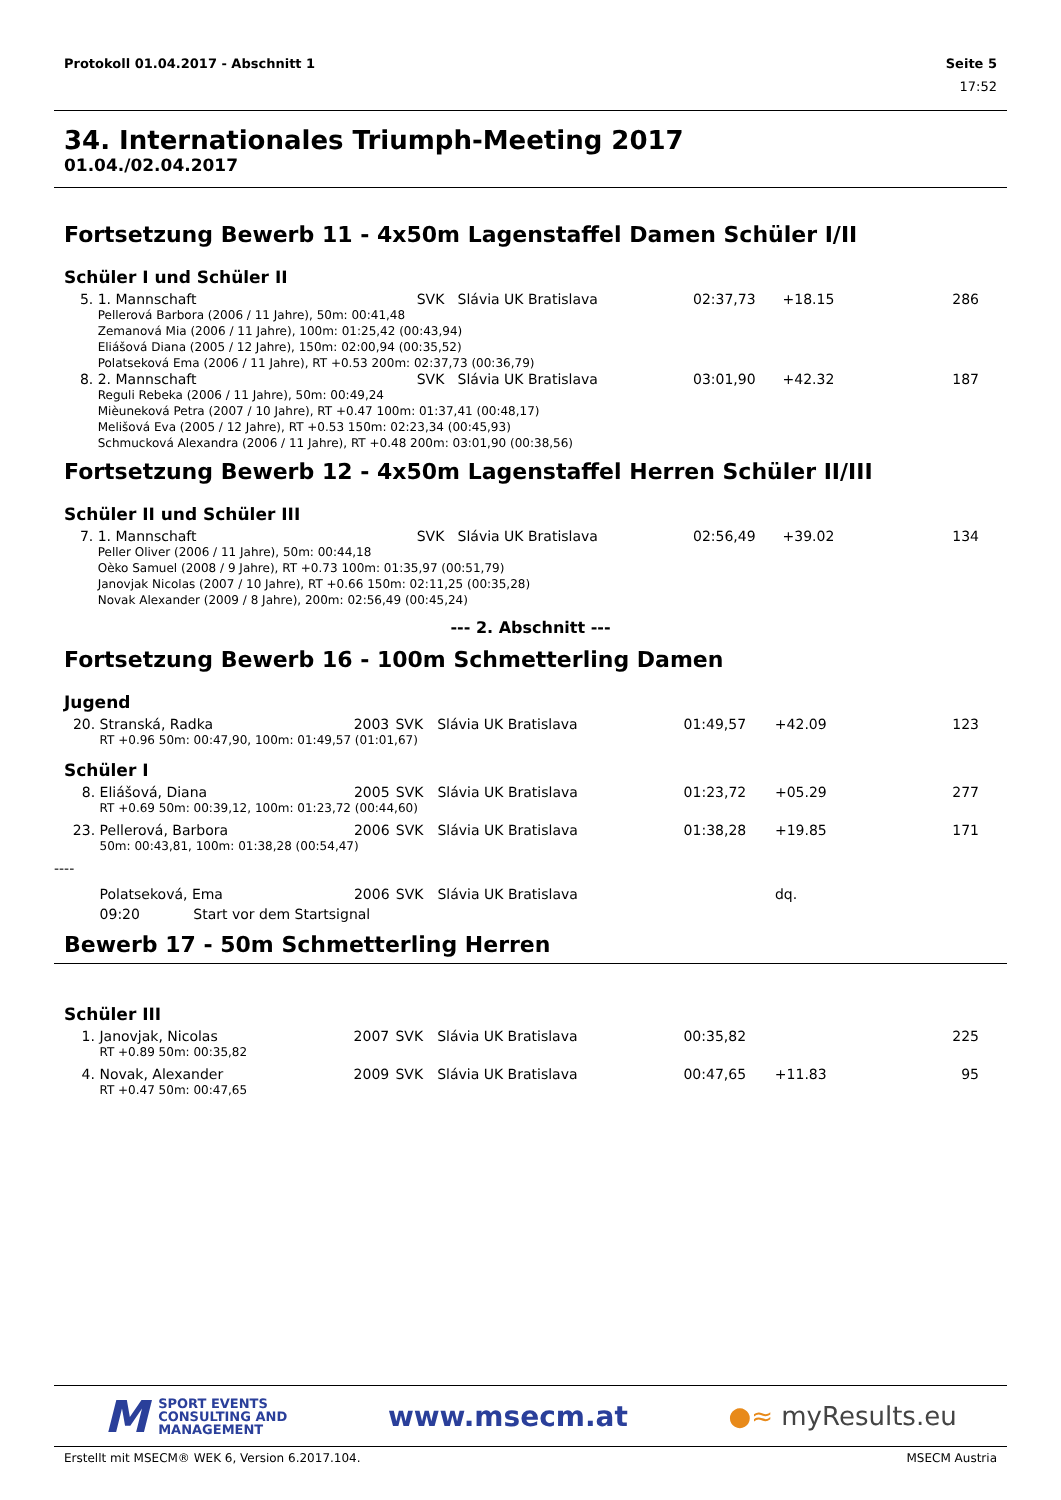Protokoll 01.04.2017 - Abschnitt 1 Seite 5
17:52
34. Internationales Triumph-Meeting 2017
01.04./02.04.2017
Fortsetzung Bewerb 11 - 4x50m Lagenstaffel Damen Schüler I/II
Schüler I und Schüler II
| 5. | 1. Mannschaft | | SVK | Slávia UK Bratislava | 02:37,73 | +18.15 | 286 |
| | Pellerová Barbora (2006 / 11 Jahre), 50m: 00:41,48 Zemanová Mia (2006 / 11 Jahre), 100m: 01:25,42 (00:43,94) Eliášová Diana (2005 / 12 Jahre), 150m: 02:00,94 (00:35,52) Polatseková Ema (2006 / 11 Jahre), RT +0.53 200m: 02:37,73 (00:36,79) | | | | | | |
| 8. | 2. Mannschaft | | SVK | Slávia UK Bratislava | 03:01,90 | +42.32 | 187 |
| | Reguli Rebeka (2006 / 11 Jahre), 50m: 00:49,24 Mièuneková Petra (2007 / 10 Jahre), RT +0.47 100m: 01:37,41 (00:48,17) Melišová Eva (2005 / 12 Jahre), RT +0.53 150m: 02:23,34 (00:45,93) Schmucková Alexandra (2006 / 11 Jahre), RT +0.48 200m: 03:01,90 (00:38,56) | | | | | | |
Fortsetzung Bewerb 12 - 4x50m Lagenstaffel Herren Schüler II/III
Schüler II und Schüler III
| 7. | 1. Mannschaft | | SVK | Slávia UK Bratislava | 02:56,49 | +39.02 | 134 |
| | Peller Oliver (2006 / 11 Jahre), 50m: 00:44,18 Oèko Samuel (2008 / 9 Jahre), RT +0.73 100m: 01:35,97 (00:51,79) Janovjak Nicolas (2007 / 10 Jahre), RT +0.66 150m: 02:11,25 (00:35,28) Novak Alexander (2009 / 8 Jahre), 200m: 02:56,49 (00:45,24) | | | | | | |
--- 2. Abschnitt ---
Fortsetzung Bewerb 16 - 100m Schmetterling Damen
Jugend
| 20. | Stranská, Radka | 2003 | SVK | Slávia UK Bratislava | 01:49,57 | +42.09 | 123 |
| | RT +0.96 50m: 00:47,90, 100m: 01:49,57 (01:01,67) | | | | | | |
Schüler I
| 8. | Eliášová, Diana | 2005 | SVK | Slávia UK Bratislava | 01:23,72 | +05.29 | 277 |
| | RT +0.69 50m: 00:39,12, 100m: 01:23,72 (00:44,60) | | | | | | |
| 23. | Pellerová, Barbora | 2006 | SVK | Slávia UK Bratislava | 01:38,28 | +19.85 | 171 |
| | 50m: 00:43,81, 100m: 01:38,28 (00:54,47) | | | | | | |
| ---- | | | | | | | |
| | Polatseková, Ema | 2006 | SVK | Slávia UK Bratislava | | dq. | |
| | 09:20 Start vor dem Startsignal | | | | | | |
Bewerb 17 - 50m Schmetterling Herren
Schüler III
| 1. | Janovjak, Nicolas | 2007 | SVK | Slávia UK Bratislava | 00:35,82 | | 225 |
| | RT +0.89 50m: 00:35,82 | | | | | | |
| 4. | Novak, Alexander | 2009 | SVK | Slávia UK Bratislava | 00:47,65 | +11.83 | 95 |
| | RT +0.47 50m: 00:47,65 | | | | | | |
M SPORT EVENTS
CONSULTING AND
MANAGEMENT
www.msecm.at ●≈ myResults.eu
Erstellt mit MSECM® WEK 6, Version 6.2017.104. MSECM Austria